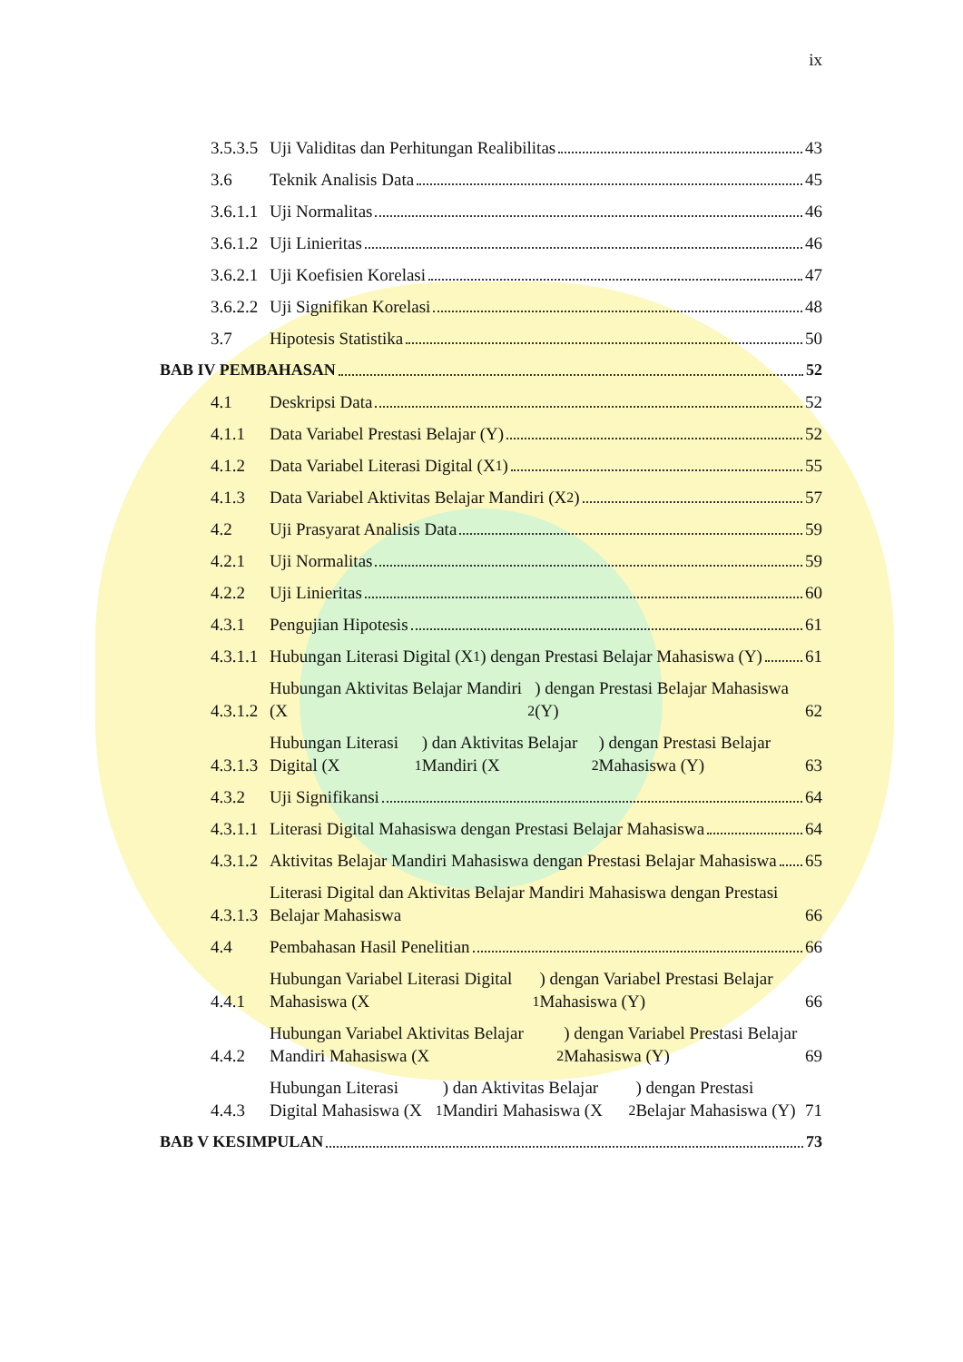ix
3.5.3.5
Uji Validitas dan Perhitungan Realibilitas 43
3.6
Teknik Analisis Data 45
3.6.1.1
Uji Normalitas 46
3.6.1.2
Uji Linieritas 46
3.6.2.1
Uji Koefisien Korelasi 47
3.6.2.2
Uji Signifikan Korelasi 48
3.7
Hipotesis Statistika 50
BAB IV PEMBAHASAN 52
4.1
Deskripsi Data 52
4.1.1
Data Variabel Prestasi Belajar (Y) 52
4.1.2
Data Variabel Literasi Digital (X<sub>1</sub>) 55
4.1.3
Data Variabel Aktivitas Belajar Mandiri (X<sub>2</sub>) 57
4.2
Uji Prasyarat Analisis Data 59
4.2.1
Uji Normalitas 59
4.2.2
Uji Linieritas 60
4.3.1
Pengujian Hipotesis 61
4.3.1.1
Hubungan Literasi Digital (X<sub>1</sub>) dengan Prestasi Belajar Mahasiswa (Y) 61
4.3.1.2
Hubungan Aktivitas Belajar Mandiri (X<sub>2</sub>) dengan Prestasi Belajar Mahasiswa (Y) 62
4.3.1.3
Hubungan Literasi Digital (X<sub>1</sub>) dan Aktivitas Belajar Mandiri (X<sub>2</sub>) dengan Prestasi Belajar Mahasiswa (Y) 63
4.3.2
Uji Signifikansi 64
4.3.1.1
Literasi Digital Mahasiswa dengan Prestasi Belajar Mahasiswa 64
4.3.1.2
Aktivitas Belajar Mandiri Mahasiswa dengan Prestasi Belajar Mahasiswa 65
4.3.1.3
Literasi Digital dan Aktivitas Belajar Mandiri Mahasiswa dengan Prestasi Belajar Mahasiswa 66
4.4
Pembahasan Hasil Penelitian 66
4.4.1
Hubungan Variabel Literasi Digital Mahasiswa (X<sub>1</sub>) dengan Variabel Prestasi Belajar Mahasiswa (Y) 66
4.4.2
Hubungan Variabel Aktivitas Belajar Mandiri Mahasiswa (X<sub>2</sub>) dengan Variabel Prestasi Belajar Mahasiswa (Y) 69
4.4.3
Hubungan Literasi Digital Mahasiswa (X<sub>1</sub>) dan Aktivitas Belajar Mandiri Mahasiswa (X<sub>2</sub>) dengan Prestasi Belajar Mahasiswa (Y) 71
BAB V KESIMPULAN 73